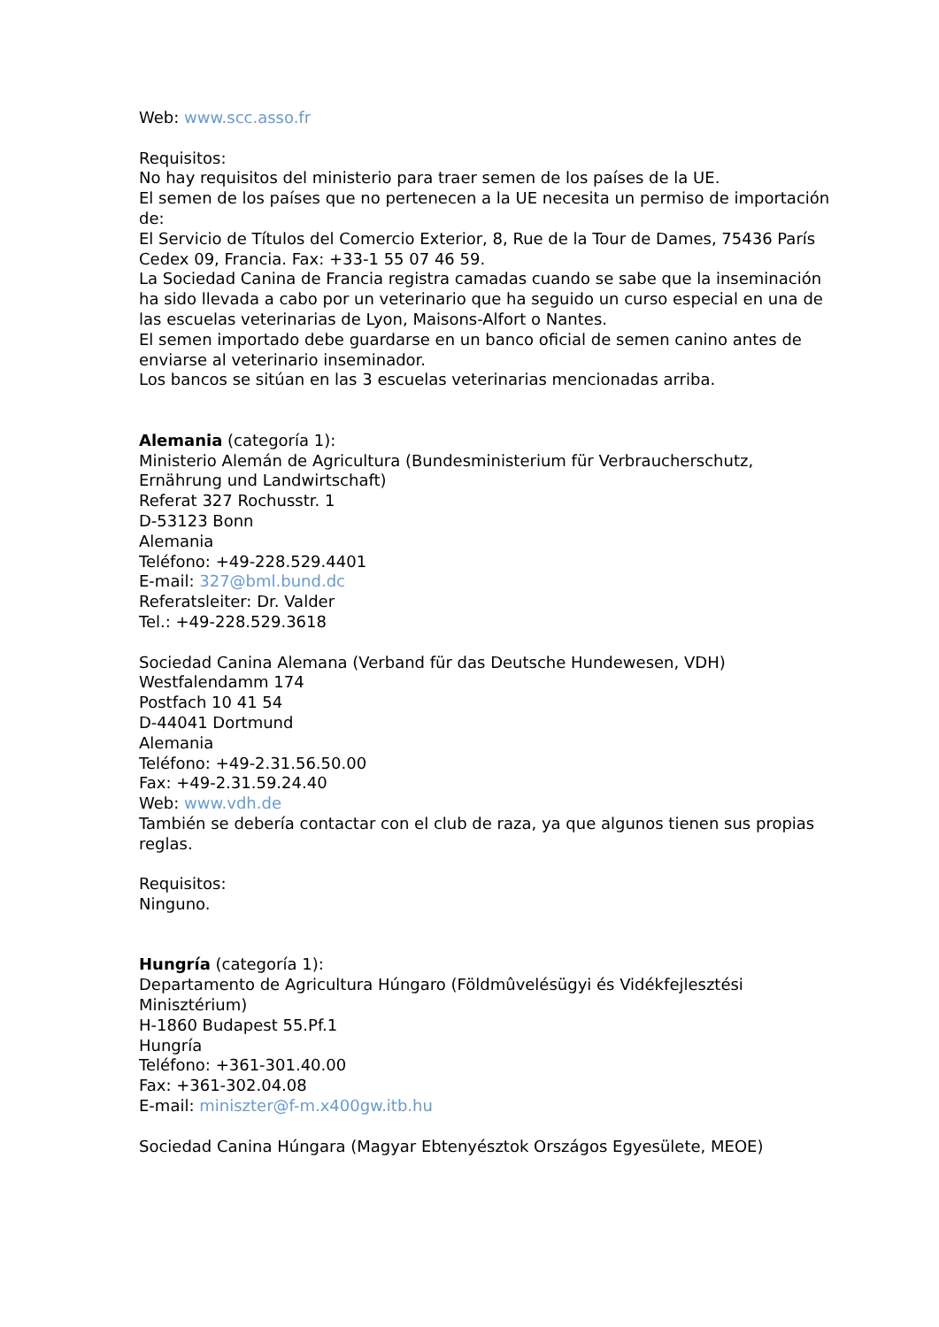Web: www.scc.asso.fr
Requisitos:
No hay requisitos del ministerio para traer semen de los países de la UE.
El semen de los países que no pertenecen a la UE necesita un permiso de importación de:
El Servicio de Títulos del Comercio Exterior, 8, Rue de la Tour de Dames, 75436 París Cedex 09, Francia. Fax: +33-1 55 07 46 59.
La Sociedad Canina de Francia registra camadas cuando se sabe que la inseminación ha sido llevada a cabo por un veterinario que ha seguido un curso especial en una de las escuelas veterinarias de Lyon, Maisons-Alfort o Nantes.
El semen importado debe guardarse en un banco oficial de semen canino antes de enviarse al veterinario inseminador.
Los bancos se sitúan en las 3 escuelas veterinarias mencionadas arriba.
Alemania (categoría 1):
Ministerio Alemán de Agricultura (Bundesministerium für Verbraucherschutz, Ernährung und Landwirtschaft)
Referat 327 Rochusstr. 1
D-53123 Bonn
Alemania
Teléfono: +49-228.529.4401
E-mail: 327@bml.bund.dc
Referatsleiter: Dr. Valder
Tel.: +49-228.529.3618
Sociedad Canina Alemana (Verband für das Deutsche Hundewesen, VDH)
Westfalendamm 174
Postfach 10 41 54
D-44041 Dortmund
Alemania
Teléfono: +49-2.31.56.50.00
Fax: +49-2.31.59.24.40
Web: www.vdh.de
También se debería contactar con el club de raza, ya que algunos tienen sus propias reglas.
Requisitos:
Ninguno.
Hungría (categoría 1):
Departamento de Agricultura Húngaro (Földmûvelésügyi és Vidékfejlesztési Minisztérium)
H-1860 Budapest 55.Pf.1
Hungría
Teléfono: +361-301.40.00
Fax: +361-302.04.08
E-mail: miniszter@f-m.x400gw.itb.hu
Sociedad Canina Húngara (Magyar Ebtenyésztok Országos Egyesülete, MEOE)